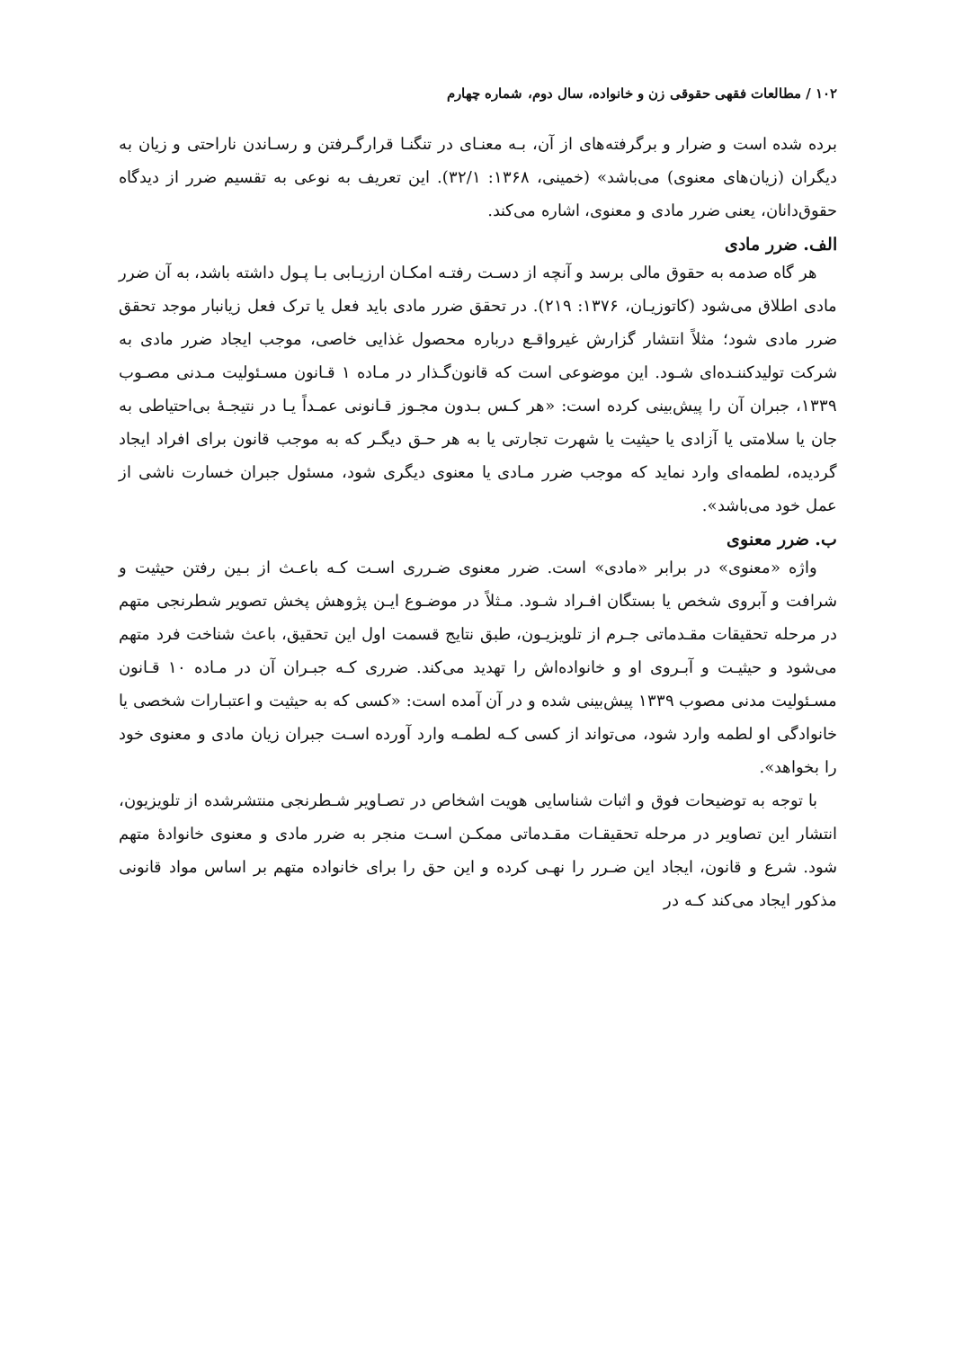۱۰۲ / مطالعات فقهی حقوقی زن و خانواده، سال دوم، شماره چهارم
برده شده است و ضرار و برگرفته‌های از آن، بـه معنـای در تنگنـا قرارگـرفتن و رسـاندن ناراحتی و زیان به دیگران (زیان‌های معنوی) می‌باشد» (خمینی، ۱۳۶۸: ۳۲/۱). این تعریف به نوعی به تقسیم ضرر از دیدگاه حقوق‌دانان، یعنی ضرر مادی و معنوی، اشاره می‌کند.
الف. ضرر مادی
هر گاه صدمه به حقوق مالی برسد و آنچه از دسـت رفتـه امکـان ارزیـابی بـا پـول داشته باشد، به آن ضرر مادی اطلاق می‌شود (کاتوزیـان، ۱۳۷۶: ۲۱۹). در تحقق ضرر مادی باید فعل یا ترک فعل زیانبار موجد تحقق ضرر مادی شود؛ مثلاً انتشار گزارش غیرواقـع درباره محصول غذایی خاصی، موجب ایجاد ضرر مادی به شرکت تولیدکننـده‌ای شـود. این موضوعی است که قانون‌گـذار در مـاده ۱ قـانون مسـئولیت مـدنی مصـوب ۱۳۳۹، جبران آن را پیش‌بینی کرده است: «هر کـس بـدون مجـوز قـانونی عمـداً یـا در نتیجـهٔ بی‌احتیاطی به جان یا سلامتی یا آزادی یا حیثیت یا شهرت تجارتی یا به هر حـق دیگـر که به موجب قانون برای افراد ایجاد گردیده، لطمه‌ای وارد نماید که موجب ضرر مـادی یا معنوی دیگری شود، مسئول جبران خسارت ناشی از عمل خود می‌باشد».
ب. ضرر معنوی
واژه «معنوی» در برابر «مادی» است. ضرر معنوی ضـرری اسـت کـه باعـث از بـین رفتن حیثیت و شرافت و آبروی شخص یا بستگان افـراد شـود. مـثلاً در موضـوع ایـن پژوهش پخش تصویر شطرنجی متهم در مرحله تحقیقات مقـدماتی جـرم از تلویزیـون، طبق نتایج قسمت اول این تحقیق، باعث شناخت فرد متهم می‌شود و حیثیـت و آبـروی او و خانواده‌اش را تهدید می‌کند. ضرری کـه جبـران آن در مـاده ۱۰ قـانون مسـئولیت مدنی مصوب ۱۳۳۹ پیش‌بینی شده و در آن آمده است: «کسی که به حیثیت و اعتبـارات شخصی یا خانوادگی او لطمه وارد شود، می‌تواند از کسی کـه لطمـه وارد آورده اسـت جبران زیان مادی و معنوی خود را بخواهد».
با توجه به توضیحات فوق و اثبات شناسایی هویت اشخاص در تصـاویر شـطرنجی منتشرشده از تلویزیون، انتشار این تصاویر در مرحله تحقیقـات مقـدماتی ممکـن اسـت منجر به ضرر مادی و معنوی خانوادهٔ متهم شود. شرع و قانون، ایجاد این ضـرر را نهـی کرده و این حق را برای خانواده متهم بر اساس مواد قانونی مذکور ایجاد می‌کند کـه در